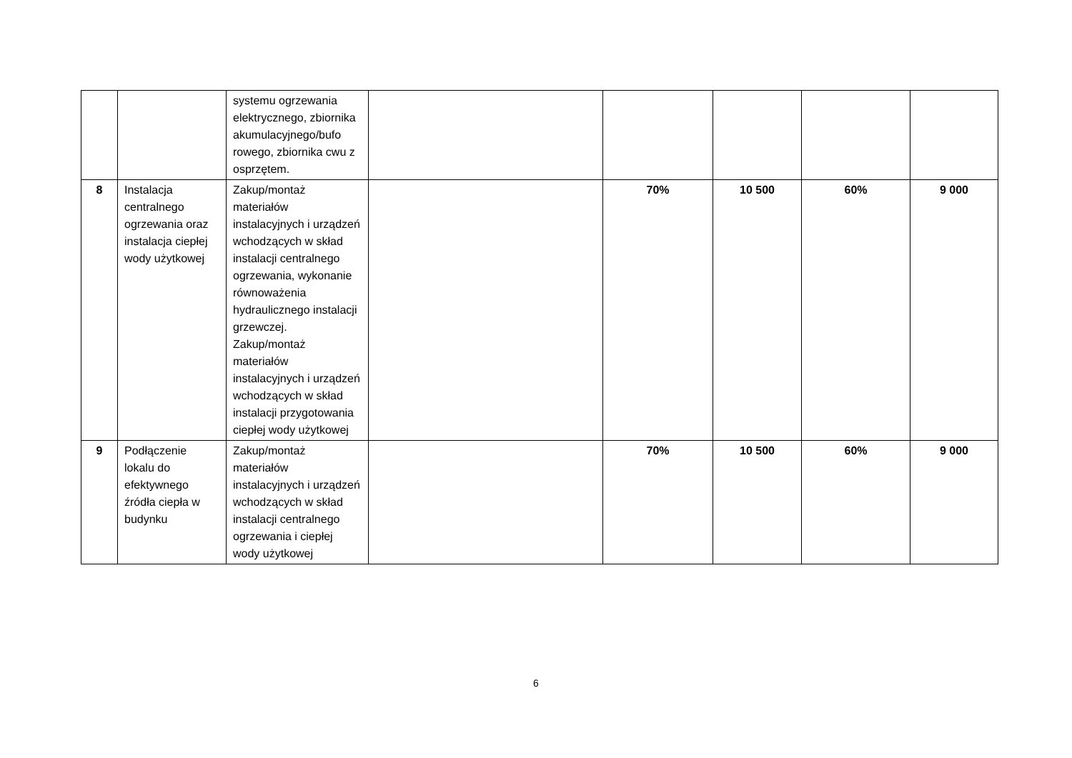| | | systemu ogrzewania elektrycznego, zbiornika akumulacyjnego/bufo rowego, zbiornika cwu z osprzętem. | | | | | |
| 8 | Instalacja centralnego ogrzewania oraz instalacja ciepłej wody użytkowej | Zakup/montaż materiałów instalacyjnych i urządzeń wchodzących w skład instalacji centralnego ogrzewania, wykonanie równoważenia hydraulicznego instalacji grzewczej. Zakup/montaż materiałów instalacyjnych i urządzeń wchodzących w skład instalacji przygotowania ciepłej wody użytkowej | | 70% | 10 500 | 60% | 9 000 |
| 9 | Podłączenie lokalu do efektywnego źródła ciepła w budynku | Zakup/montaż materiałów instalacyjnych i urządzeń wchodzących w skład instalacji centralnego ogrzewania i ciepłej wody użytkowej | | 70% | 10 500 | 60% | 9 000 |
6